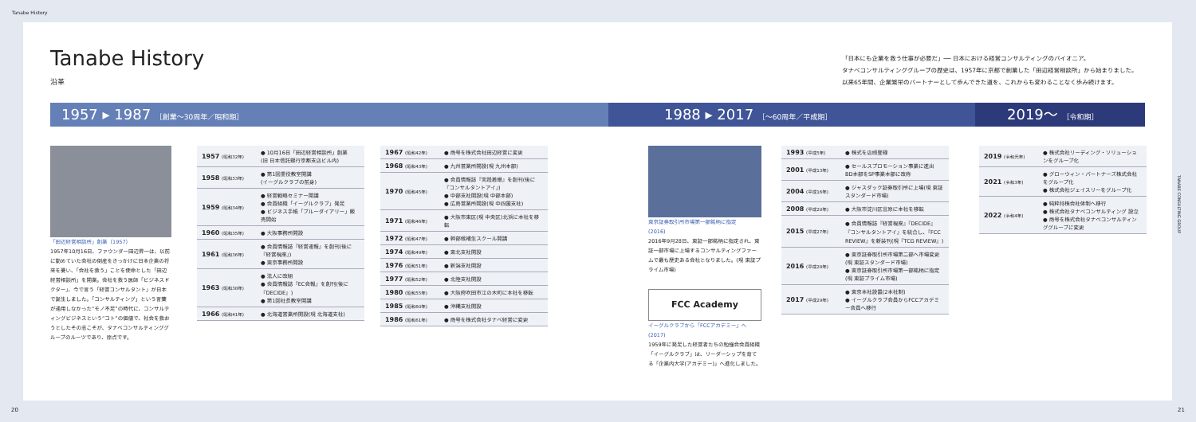Tanabe History
Tanabe History
沿革
「日本にも企業を救う仕事が必要だ」── 日本における経営コンサルティングのパイオニア。
タナベコンサルティンググループの歴史は、1957年に京都で創業した「田辺経営相談所」から始まりました。
以来65年間、企業繁栄のパートナーとして歩んできた道を、これからも変わることなく歩み続けます。
1957 ▸ 1987 ［創業～30周年／昭和期］ 1988 ▸ 2017 ［～60周年／平成期］ 2019～ ［令和期］
「田辺経営相談所」創業（1957）
1957年10月16日、ファウンダー田辺昇一は、以前に勤めていた会社の倒産をきっかけに日本企業の将来を憂い、「会社を救う」ことを使命とした「田辺経営相談所」を開業。会社を救う医師「ビジネスドクター」、今で言う「経営コンサルタント」が日本で誕生しました。「コンサルティング」という言葉が通用しなかった“モノ不足”の時代に、コンサルティングビジネスという“コト”の価値で、社会を救おうとしたその志こそが、タナベコンサルティンググループのルーツであり、原点です。
| 1957 (昭和32年) | ● 10月16日「田辺経営相談所」創業 (旧 日本信託銀行京都支店ビル内) |
| 1958 (昭和33年) | ● 第1回重役教室開講 (イーグルクラブの前身) |
| 1959 (昭和34年) | ● 経営戦略セミナー開講 ● 会員組織「イーグルクラブ」発足 ● ビジネス手帳「ブルーダイアリー」販売開始 |
| 1960 (昭和35年) | ● 大阪事務所開設 |
| 1961 (昭和36年) | ● 会員情報誌『経営速報』を創刊(後に『経営視座』) ● 東京事務所開設 |
| 1963 (昭和38年) | ● 法人に改組 ● 会員情報誌『EC会報』を創刊(後に『DECIDE』) ● 第1回社長教室開講 |
| 1966 (昭和41年) | ● 北海道営業所開設(現 北海道支社) |
| 1967 (昭和42年) | ● 商号を株式会社田辺経営に変更 |
| 1968 (昭和43年) | ● 九州営業所開設(現 九州本部) |
| 1970 (昭和45年) | ● 会員情報誌『実践着眼』を創刊(後に『コンサルタントアイ』) ● 中部支社開設(現 中部本部) ● 広島営業所開設(現 中四国支社) |
| 1971 (昭和46年) | ● 大阪市東区(現 中央区)北浜に本社を移転 |
| 1972 (昭和47年) | ● 幹部候補生スクール開講 |
| 1974 (昭和49年) | ● 東北支社開設 |
| 1976 (昭和51年) | ● 新潟支社開設 |
| 1977 (昭和52年) | ● 北陸支社開設 |
| 1980 (昭和55年) | ● 大阪府吹田市江の木町に本社を移転 |
| 1985 (昭和60年) | ● 沖縄支社開設 |
| 1986 (昭和61年) | ● 商号を株式会社タナベ経営に変更 |
東京証券取引所市場第一部銘柄に指定
(2016)
2016年9月28日、東証一部銘柄に指定され、東証一部市場に上場するコンサルティングファームで最も歴史ある会社となりました。(現 東証プライム市場)
FCC Academy
イーグルクラブから「FCCアカデミー」へ
(2017)
1959年に発足した経営者たちの勉強会会員組織「イーグルクラブ」は、リーダーシップを育てる「企業内大学(アカデミー)」へ進化しました。
| 1993 (平成5年) | ● 株式を店頭登録 |
| 2001 (平成13年) | ● セールスプロモーション事業に進出 BD本部をSP事業本部に改称 |
| 2004 (平成16年) | ● ジャスダック証券取引所に上場(現 東証スタンダード市場) |
| 2008 (平成20年) | ● 大阪市淀川区宮原に本社を移転 |
| 2015 (平成27年) | ● 会員情報誌『経営視座』『DECIDE』『コンサルタントアイ』を統合し、『FCC REVIEW』を新装刊(現『TCG REVIEW』) |
| 2016 (平成28年) | ● 東京証券取引所市場第二部へ市場変更(現 東証スタンダード市場) ● 東京証券取引所市場第一部銘柄に指定(現 東証プライム市場) |
| 2017 (平成29年) | ● 東京本社設置(2本社制) ● イーグルクラブ会員からFCCアカデミー会員へ移行 |
| 2019 (令和元年) | ● 株式会社リーディング・ソリューションをグループ化 |
| 2021 (令和3年) | ● グローウィン・パートナーズ株式会社をグループ化 ● 株式会社ジェイスリーをグループ化 |
| 2022 (令和4年) | ● 純粋持株会社体制へ移行 ● 株式会社タナベコンサルティング 設立 ● 商号を株式会社タナベコンサルティンググループに変更 |
TANABE CONSULTING GROUP
20 21